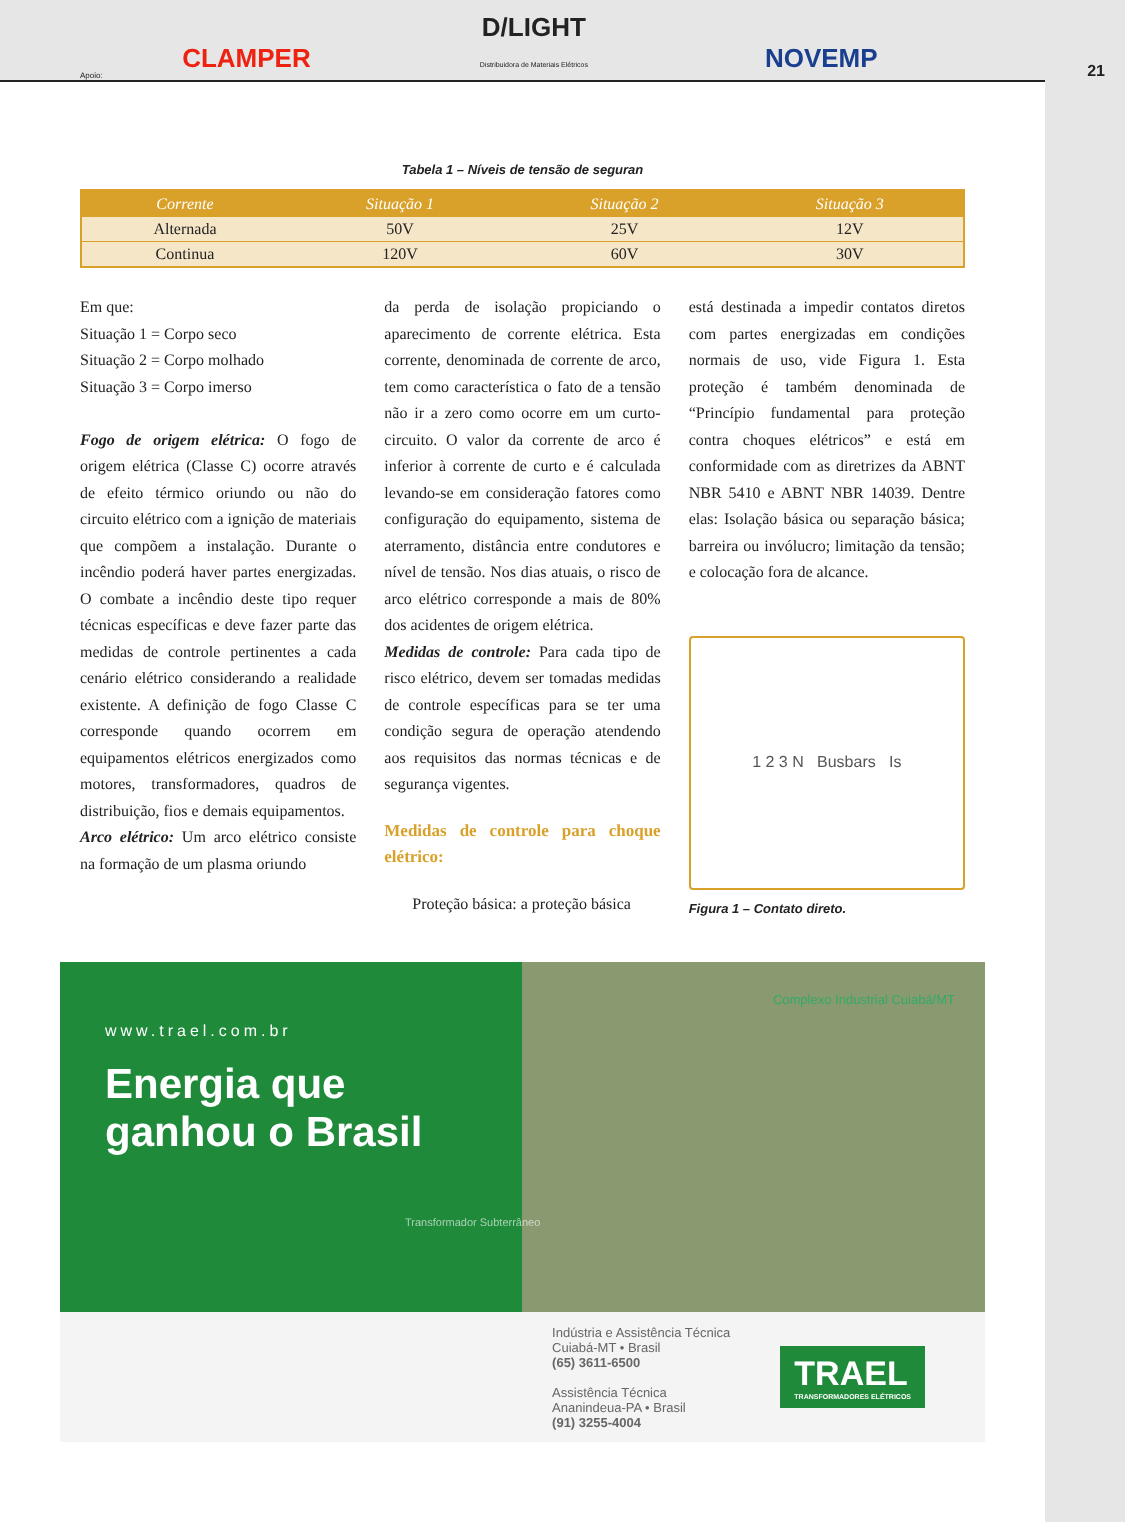Apoio:
CLAMPER
D/LIGHT
Distribuidora de Materiais Elétricos
NOVEMP
21
Tabela 1 – Níveis de tensão de seguran
| Corrente | Situação 1 | Situação 2 | Situação 3 |
| --- | --- | --- | --- |
| Alternada | 50V | 25V | 12V |
| Continua | 120V | 60V | 30V |
Em que:
Situação 1 = Corpo seco
Situação 2 = Corpo molhado
Situação 3 = Corpo imerso
Fogo de origem elétrica: O fogo de origem elétrica (Classe C) ocorre através de efeito térmico oriundo ou não do circuito elétrico com a ignição de materiais que compõem a instalação. Durante o incêndio poderá haver partes energizadas. O combate a incêndio deste tipo requer técnicas específicas e deve fazer parte das medidas de controle pertinentes a cada cenário elétrico considerando a realidade existente. A definição de fogo Classe C corresponde quando ocorrem em equipamentos elétricos energizados como motores, transformadores, quadros de distribuição, fios e demais equipamentos.
Arco elétrico: Um arco elétrico consiste na formação de um plasma oriundo
da perda de isolação propiciando o aparecimento de corrente elétrica. Esta corrente, denominada de corrente de arco, tem como característica o fato de a tensão não ir a zero como ocorre em um curto-circuito. O valor da corrente de arco é inferior à corrente de curto e é calculada levando-se em consideração fatores como configuração do equipamento, sistema de aterramento, distância entre condutores e nível de tensão. Nos dias atuais, o risco de arco elétrico corresponde a mais de 80% dos acidentes de origem elétrica.
Medidas de controle: Para cada tipo de risco elétrico, devem ser tomadas medidas de controle específicas para se ter uma condição segura de operação atendendo aos requisitos das normas técnicas e de segurança vigentes.
Medidas de controle para choque elétrico:
Proteção básica: a proteção básica
está destinada a impedir contatos diretos com partes energizadas em condições normais de uso, vide Figura 1. Esta proteção é também denominada de “Princípio fundamental para proteção contra choques elétricos” e está em conformidade com as diretrizes da ABNT NBR 5410 e ABNT NBR 14039. Dentre elas: Isolação básica ou separação básica; barreira ou invólucro; limitação da tensão; e colocação fora de alcance.
1 2 3 N Busbars Is
Figura 1 – Contato direto.
www.trael.com.br
Energia que
ganhou o Brasil
Transformador Subterrâneo
Complexo Industrial Cuiabá/MT
Indústria e Assistência Técnica
Cuiabá-MT • Brasil
(65) 3611-6500
Assistência Técnica
Ananindeua-PA • Brasil
(91) 3255-4004
TRAEL
TRANSFORMADORES ELÉTRICOS